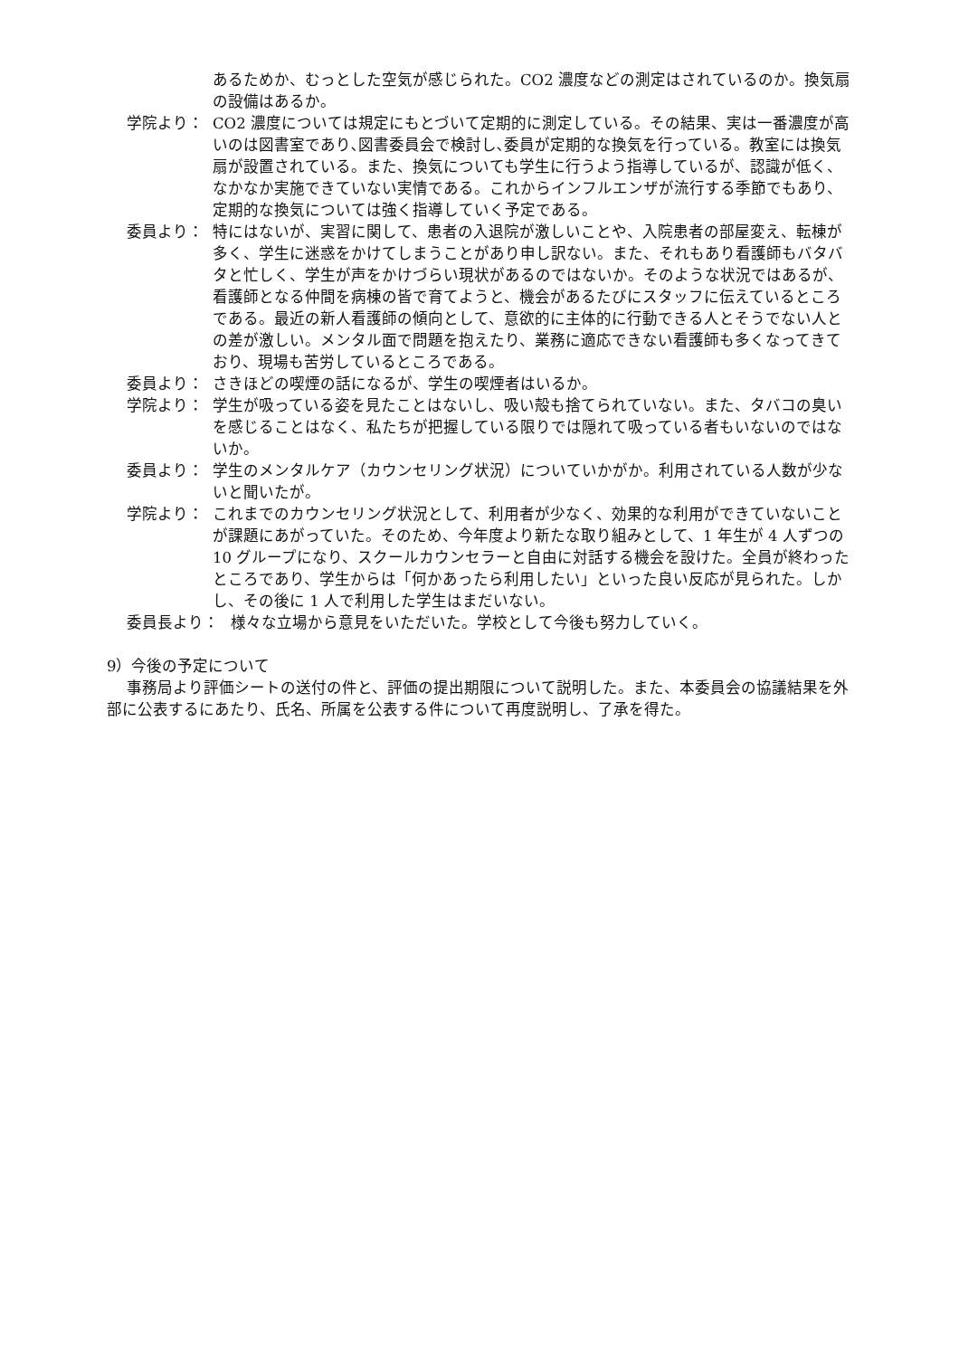あるためか、むっとした空気が感じられた。CO2 濃度などの測定はされているのか。換気扇の設備はあるか。
学院より： CO2 濃度については規定にもとづいて定期的に測定している。その結果、実は一番濃度が高いのは図書室であり､図書委員会で検討し､委員が定期的な換気を行っている。教室には換気扇が設置されている。また、換気についても学生に行うよう指導しているが、認識が低く、なかなか実施できていない実情である。これからインフルエンザが流行する季節でもあり、定期的な換気については強く指導していく予定である。
委員より： 特にはないが、実習に関して、患者の入退院が激しいことや、入院患者の部屋変え、転棟が多く、学生に迷惑をかけてしまうことがあり申し訳ない。また、それもあり看護師もバタバタと忙しく、学生が声をかけづらい現状があるのではないか。そのような状況ではあるが、看護師となる仲間を病棟の皆で育てようと、機会があるたびにスタッフに伝えているところである。最近の新人看護師の傾向として、意欲的に主体的に行動できる人とそうでない人との差が激しい。メンタル面で問題を抱えたり、業務に適応できない看護師も多くなってきており、現場も苦労しているところである。
委員より： さきほどの喫煙の話になるが、学生の喫煙者はいるか。
学院より： 学生が吸っている姿を見たことはないし、吸い殻も捨てられていない。また、タバコの臭いを感じることはなく、私たちが把握している限りでは隠れて吸っている者もいないのではないか。
委員より： 学生のメンタルケア（カウンセリング状況）についていかがか。利用されている人数が少ないと聞いたが。
学院より： これまでのカウンセリング状況として、利用者が少なく、効果的な利用ができていないことが課題にあがっていた。そのため、今年度より新たな取り組みとして、1 年生が 4 人ずつの 10 グループになり、スクールカウンセラーと自由に対話する機会を設けた。全員が終わったところであり、学生からは「何かあったら利用したい」といった良い反応が見られた。しかし、その後に 1 人で利用した学生はまだいない。
委員長より： 様々な立場から意見をいただいた。学校として今後も努力していく。
9）今後の予定について
事務局より評価シートの送付の件と、評価の提出期限について説明した。また、本委員会の協議結果を外部に公表するにあたり、氏名、所属を公表する件について再度説明し、了承を得た。